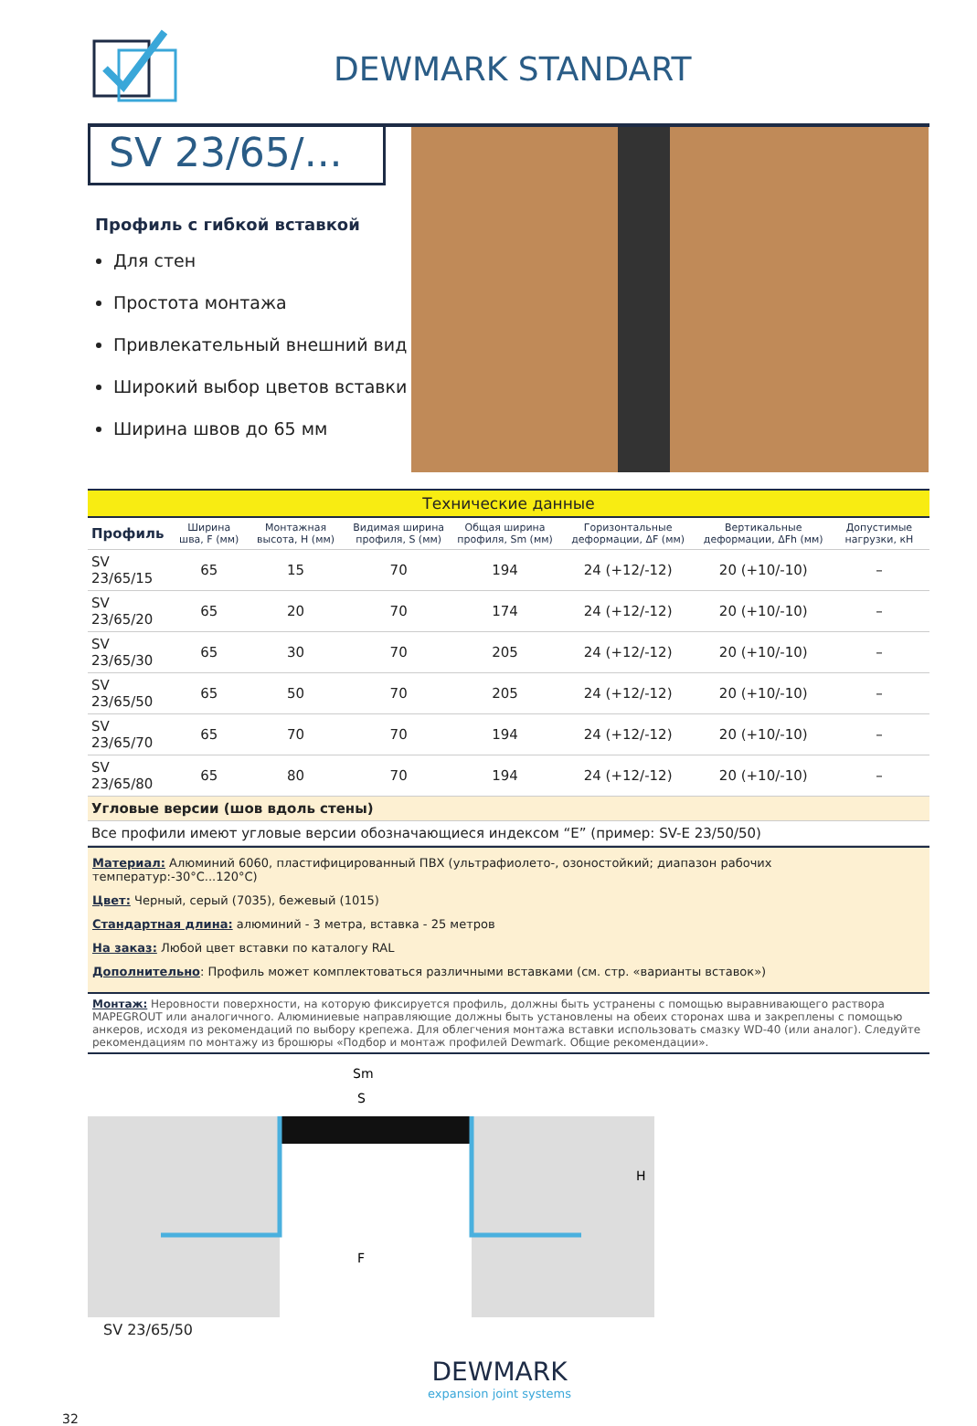DEWMARK STANDART
SV 23/65/...
Профиль с гибкой вставкой
Для стен
Простота монтажа
Привлекательный внешний вид
Широкий выбор цветов вставки
Ширина швов до 65 мм
| Технические данные | | | | | | | |
| Профиль | Ширина шва, F (мм) | Монтажная высота, H (мм) | Видимая ширина профиля, S (мм) | Общая ширина профиля, Sm (мм) | Горизонтальные деформации, ΔF (мм) | Вертикальные деформации, ΔFh (мм) | Допустимые нагрузки, кН |
| SV 23/65/15 | 65 | 15 | 70 | 194 | 24 (+12/-12) | 20 (+10/-10) | – |
| SV 23/65/20 | 65 | 20 | 70 | 174 | 24 (+12/-12) | 20 (+10/-10) | – |
| SV 23/65/30 | 65 | 30 | 70 | 205 | 24 (+12/-12) | 20 (+10/-10) | – |
| SV 23/65/50 | 65 | 50 | 70 | 205 | 24 (+12/-12) | 20 (+10/-10) | – |
| SV 23/65/70 | 65 | 70 | 70 | 194 | 24 (+12/-12) | 20 (+10/-10) | – |
| SV 23/65/80 | 65 | 80 | 70 | 194 | 24 (+12/-12) | 20 (+10/-10) | – |
| Угловые версии (шов вдоль стены) | | | | | | | |
| Все профили имеют угловые версии обозначающиеся индексом “E” (пример: SV-E 23/50/50) | | | | | | | |
Материал: Алюминий 6060, пластифицированный ПВХ (ультрафиолето-, озоностойкий; диапазон рабочих температур:-30°С...120°С)
Цвет: Черный, серый (7035), бежевый (1015)
Стандартная длина: алюминий - 3 метра, вставка - 25 метров
На заказ: Любой цвет вставки по каталогу RAL
Дополнительно: Профиль может комплектоваться различными вставками (см. стр. «варианты вставок»)
Монтаж: Неровности поверхности, на которую фиксируется профиль, должны быть устранены с помощью выравнивающего раствора MAPEGROUT или аналогичного. Алюминиевые направляющие должны быть установлены на обеих сторонах шва и закреплены с помощью анкеров, исходя из рекомендаций по выбору крепежа. Для облегчения монтажа вставки использовать смазку WD-40 (или аналог). Следуйте рекомендациям по монтажу из брошюры «Подбор и монтаж профилей Dewmark. Общие рекомендации».
Sm
S
F
H
SV 23/65/50
32
DEWMARK
expansion joint systems